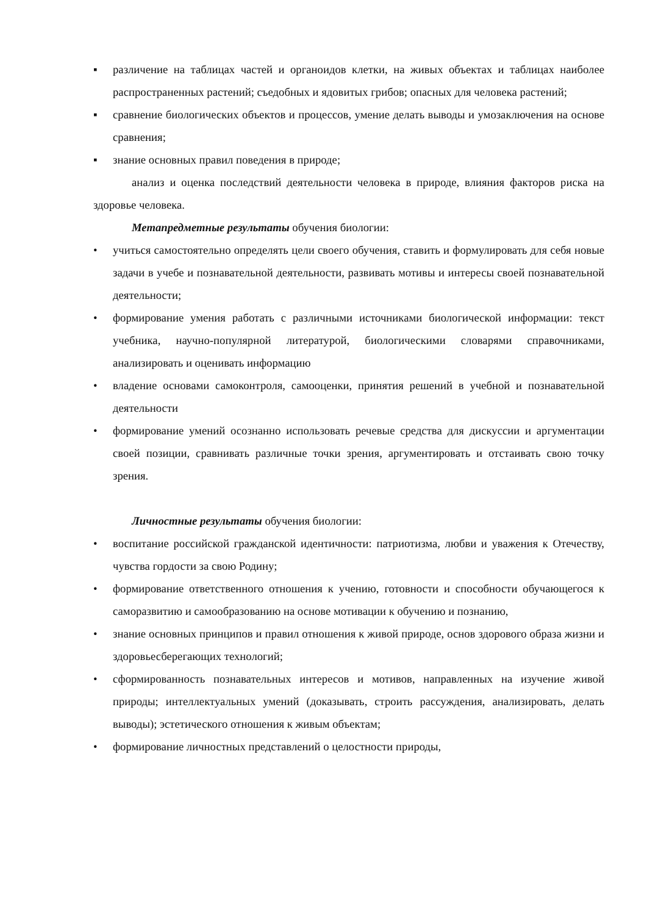▪ различение на таблицах частей и органоидов клетки, на живых объектах и таблицах наиболее распространенных растений; съедобных и ядовитых грибов; опасных для человека растений;
▪ сравнение биологических объектов и процессов, умение делать выводы и умозаключения на основе сравнения;
▪ знание основных правил поведения в природе;
анализ и оценка последствий деятельности человека в природе, влияния факторов риска на здоровье человека.
Метапредметные результаты обучения биологии:
• учиться самостоятельно определять цели своего обучения, ставить и формулировать для себя новые задачи в учебе и познавательной деятельности, развивать мотивы и интересы своей познавательной деятельности;
• формирование умения работать с различными источниками биологической информации: текст учебника, научно-популярной литературой, биологическими словарями справочниками, анализировать и оценивать информацию
• владение основами самоконтроля, самооценки, принятия решений в учебной и познавательной деятельности
• формирование умений осознанно использовать речевые средства для дискуссии и аргументации своей позиции, сравнивать различные точки зрения, аргументировать и отстаивать свою точку зрения.
Личностные результаты обучения биологии:
• воспитание российской гражданской идентичности: патриотизма, любви и уважения к Отечеству, чувства гордости за свою Родину;
• формирование ответственного отношения к учению, готовности и способности обучающегося к саморазвитию и самообразованию на основе мотивации к обучению и познанию,
• знание основных принципов и правил отношения к живой природе, основ здорового образа жизни и здоровьесберегающих технологий;
• сформированность познавательных интересов и мотивов, направленных на изучение живой природы; интеллектуальных умений (доказывать, строить рассуждения, анализировать, делать выводы); эстетического отношения к живым объектам;
• формирование личностных представлений о целостности природы,